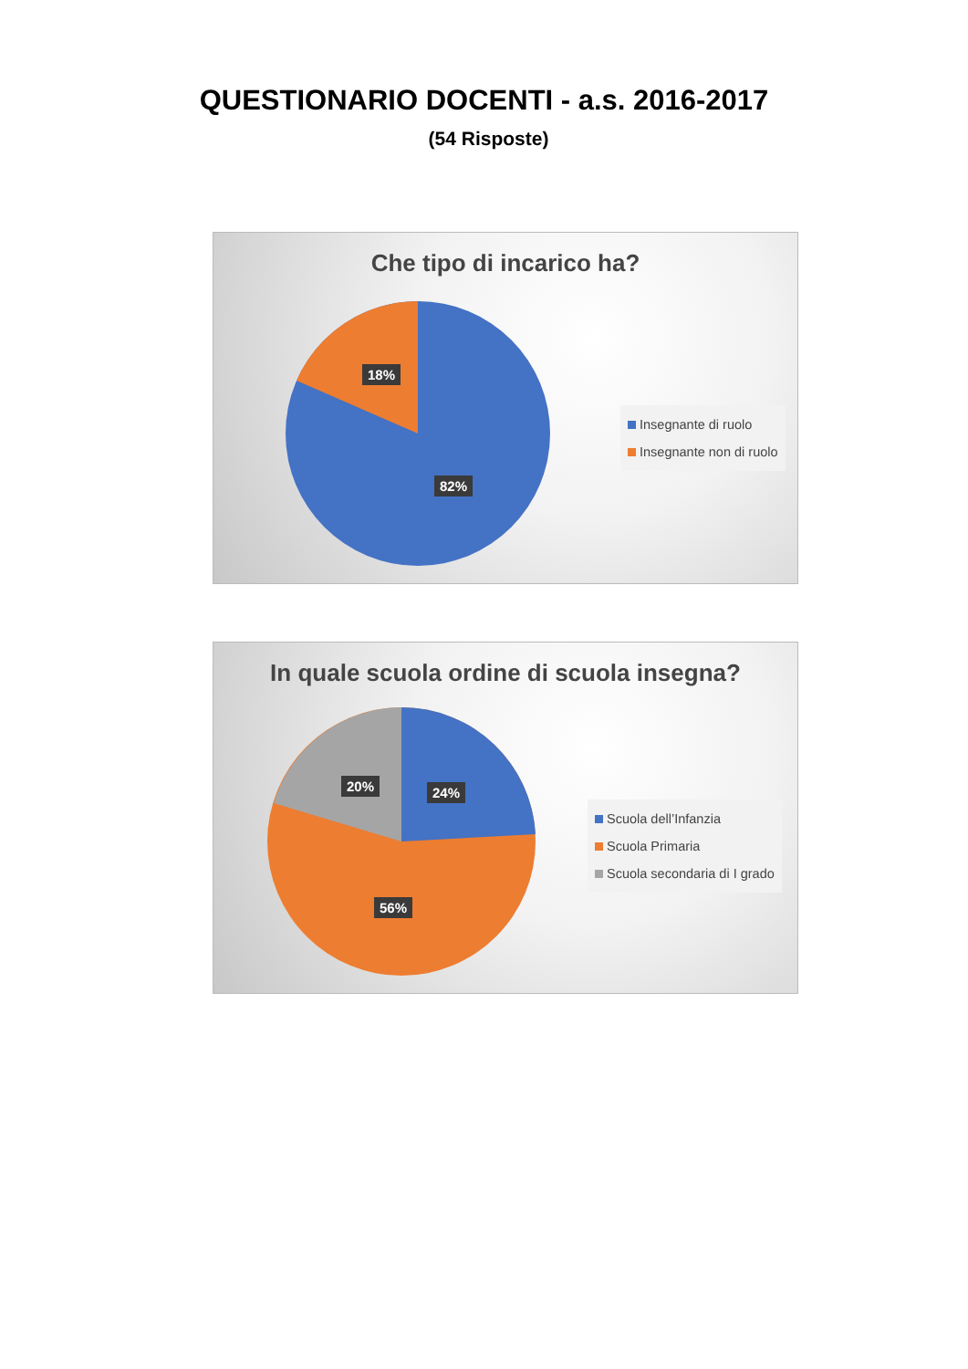QUESTIONARIO DOCENTI - a.s. 2016-2017
(54 Risposte)
Che tipo di incarico ha?
18%
82%
Insegnante di ruolo
Insegnante non di ruolo
In quale scuola ordine di scuola insegna?
20% 24%
56%
Scuola dell’Infanzia
Scuola Primaria
Scuola secondaria di I grado